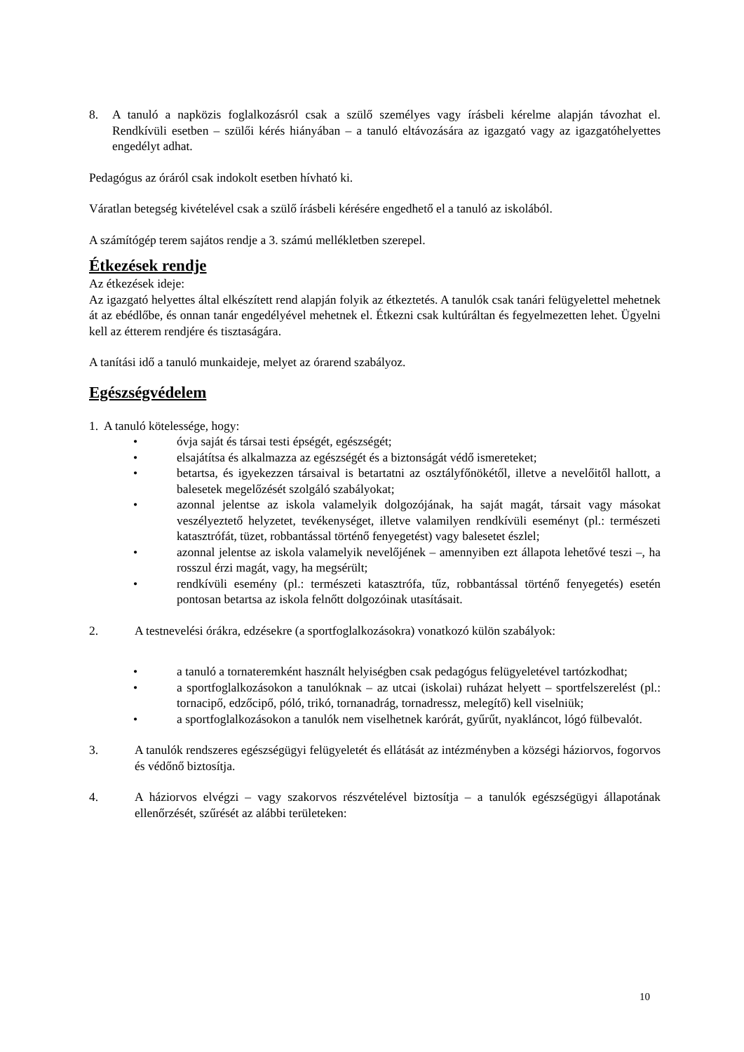8. A tanuló a napközis foglalkozásról csak a szülő személyes vagy írásbeli kérelme alapján távozhat el. Rendkívüli esetben – szülői kérés hiányában – a tanuló eltávozására az igazgató vagy az igazgatóhelyettes engedélyt adhat.
Pedagógus az óráról csak indokolt esetben hívható ki.
Váratlan betegség kivételével csak a szülő írásbeli kérésére engedhető el a tanuló az iskolából.
A számítógép terem sajátos rendje a 3. számú mellékletben szerepel.
Étkezések rendje
Az étkezések ideje:
Az igazgató helyettes által elkészített rend alapján folyik az étkeztetés. A tanulók csak tanári felügyelettel mehetnek át az ebédlőbe, és onnan tanár engedélyével mehetnek el. Étkezni csak kultúráltan és fegyelmezetten lehet. Ügyelni kell az étterem rendjére és tisztaságára.
A tanítási idő a tanuló munkaideje, melyet az órarend szabályoz.
Egészségvédelem
1. A tanuló kötelessége, hogy:
• óvja saját és társai testi épségét, egészségét;
• elsajátítsa és alkalmazza az egészségét és a biztonságát védő ismereteket;
• betartsa, és igyekezzen társaival is betartatni az osztályfőnökétől, illetve a nevelőitől hallott, a balesetek megelőzését szolgáló szabályokat;
• azonnal jelentse az iskola valamelyik dolgozójának, ha saját magát, társait vagy másokat veszélyeztető helyzetet, tevékenységet, illetve valamilyen rendkívüli eseményt (pl.: természeti katasztrófát, tüzet, robbantással történő fenyegetést) vagy balesetet észlel;
• azonnal jelentse az iskola valamelyik nevelőjének – amennyiben ezt állapota lehetővé teszi –, ha rosszul érzi magát, vagy, ha megsérült;
• rendkívüli esemény (pl.: természeti katasztrófa, tűz, robbantással történő fenyegetés) esetén pontosan betartsa az iskola felnőtt dolgozóinak utasításait.
2. A testnevelési órákra, edzésekre (a sportfoglalkozásokra) vonatkozó külön szabályok:
• a tanuló a tornateremként használt helyiségben csak pedagógus felügyeletével tartózkodhat;
• a sportfoglalkozásokon a tanulóknak – az utcai (iskolai) ruházat helyett – sportfelszerelést (pl.: tornacipő, edzőcipő, póló, trikó, tornanadrág, tornadressz, melegítő) kell viselniük;
• a sportfoglalkozásokon a tanulók nem viselhetnek karórát, gyűrűt, nyakláncot, lógó fülbevalót.
3. A tanulók rendszeres egészségügyi felügyeletét és ellátását az intézményben a községi háziorvos, fogorvos és védőnő biztosítja.
4. A háziorvos elvégzi – vagy szakorvos részvételével biztosítja – a tanulók egészségügyi állapotának ellenőrzését, szűrését az alábbi területeken:
10